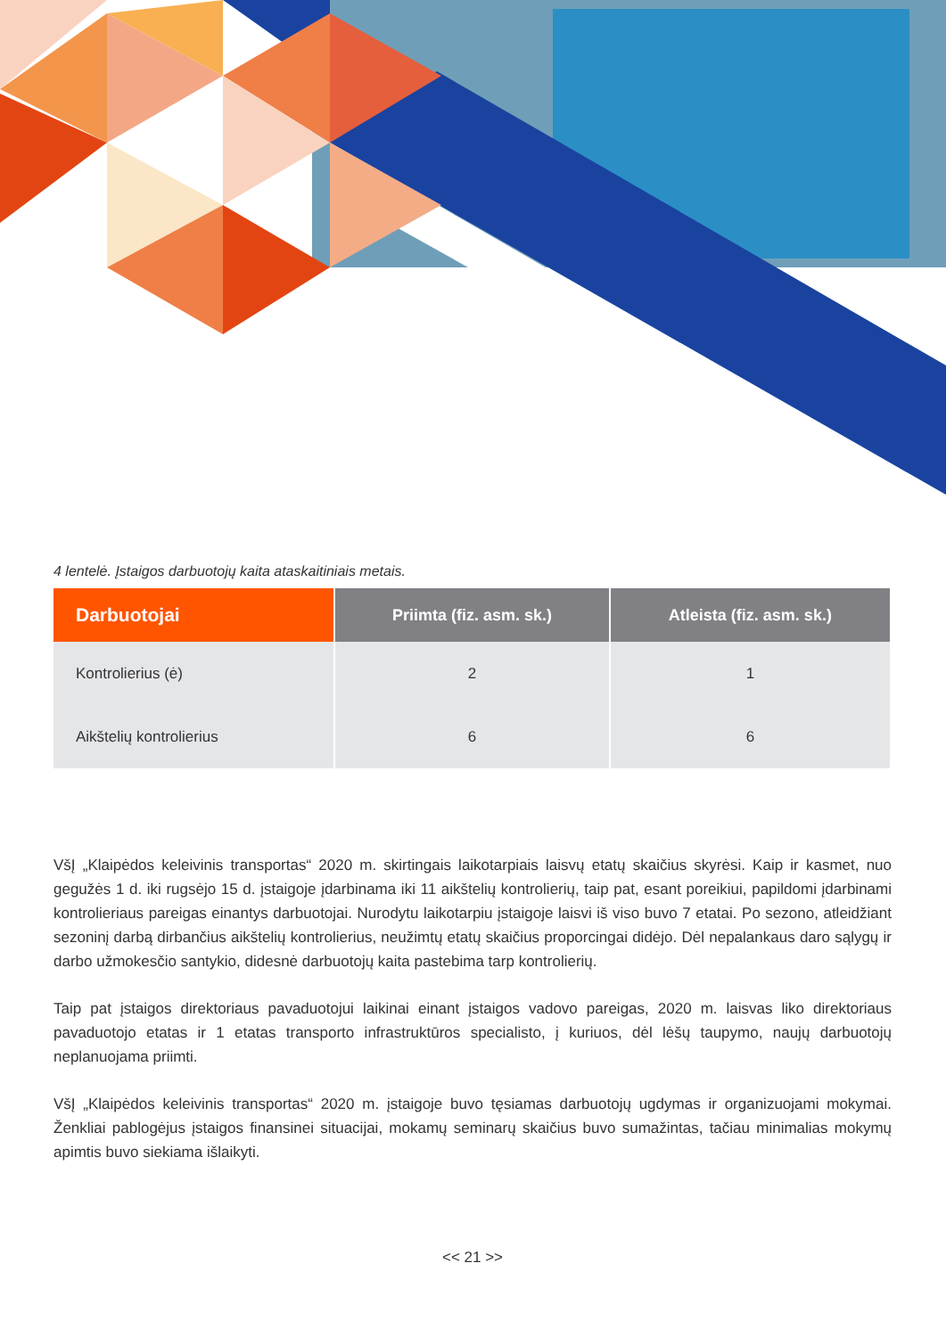4 lentelė. Įstaigos darbuotojų kaita ataskaitiniais metais.
| Darbuotojai | Priimta (fiz. asm. sk.) | Atleista (fiz. asm. sk.) |
| --- | --- | --- |
| Kontrolierius (ė) | 2 | 1 |
| Aikštelių kontrolierius | 6 | 6 |
VšĮ „Klaipėdos keleivinis transportas“ 2020 m. skirtingais laikotarpiais laisvų etatų skaičius skyrėsi. Kaip ir kasmet, nuo gegužės 1 d. iki rugsėjo 15 d. įstaigoje įdarbinama iki 11 aikštelių kontrolierių, taip pat, esant poreikiui, papildomi įdarbinami kontrolieriaus pareigas einantys darbuotojai. Nurodytu laikotarpiu įstaigoje laisvi iš viso buvo 7 etatai. Po sezono, atleidžiant sezoninį darbą dirbančius aikštelių kontrolierius, neužimtų etatų skaičius proporcingai didėjo. Dėl nepalankaus daro sąlygų ir darbo užmokesčio santykio, didesnė darbuotojų kaita pastebima tarp kontrolierių.
Taip pat įstaigos direktoriaus pavaduotojui laikinai einant įstaigos vadovo pareigas, 2020 m. laisvas liko direktoriaus pavaduotojo etatas ir 1 etatas transporto infrastruktūros specialisto, į kuriuos, dėl lėšų taupymo, naujų darbuotojų neplanuojama priimti.
VšĮ „Klaipėdos keleivinis transportas“ 2020 m. įstaigoje buvo tęsiamas darbuotojų ugdymas ir organizuojami mokymai. Ženkliai pablogėjus įstaigos finansinei situacijai, mokamų seminarų skaičius buvo sumažintas, tačiau minimalias mokymų apimtis buvo siekiama išlaikyti.
<< 21 >>